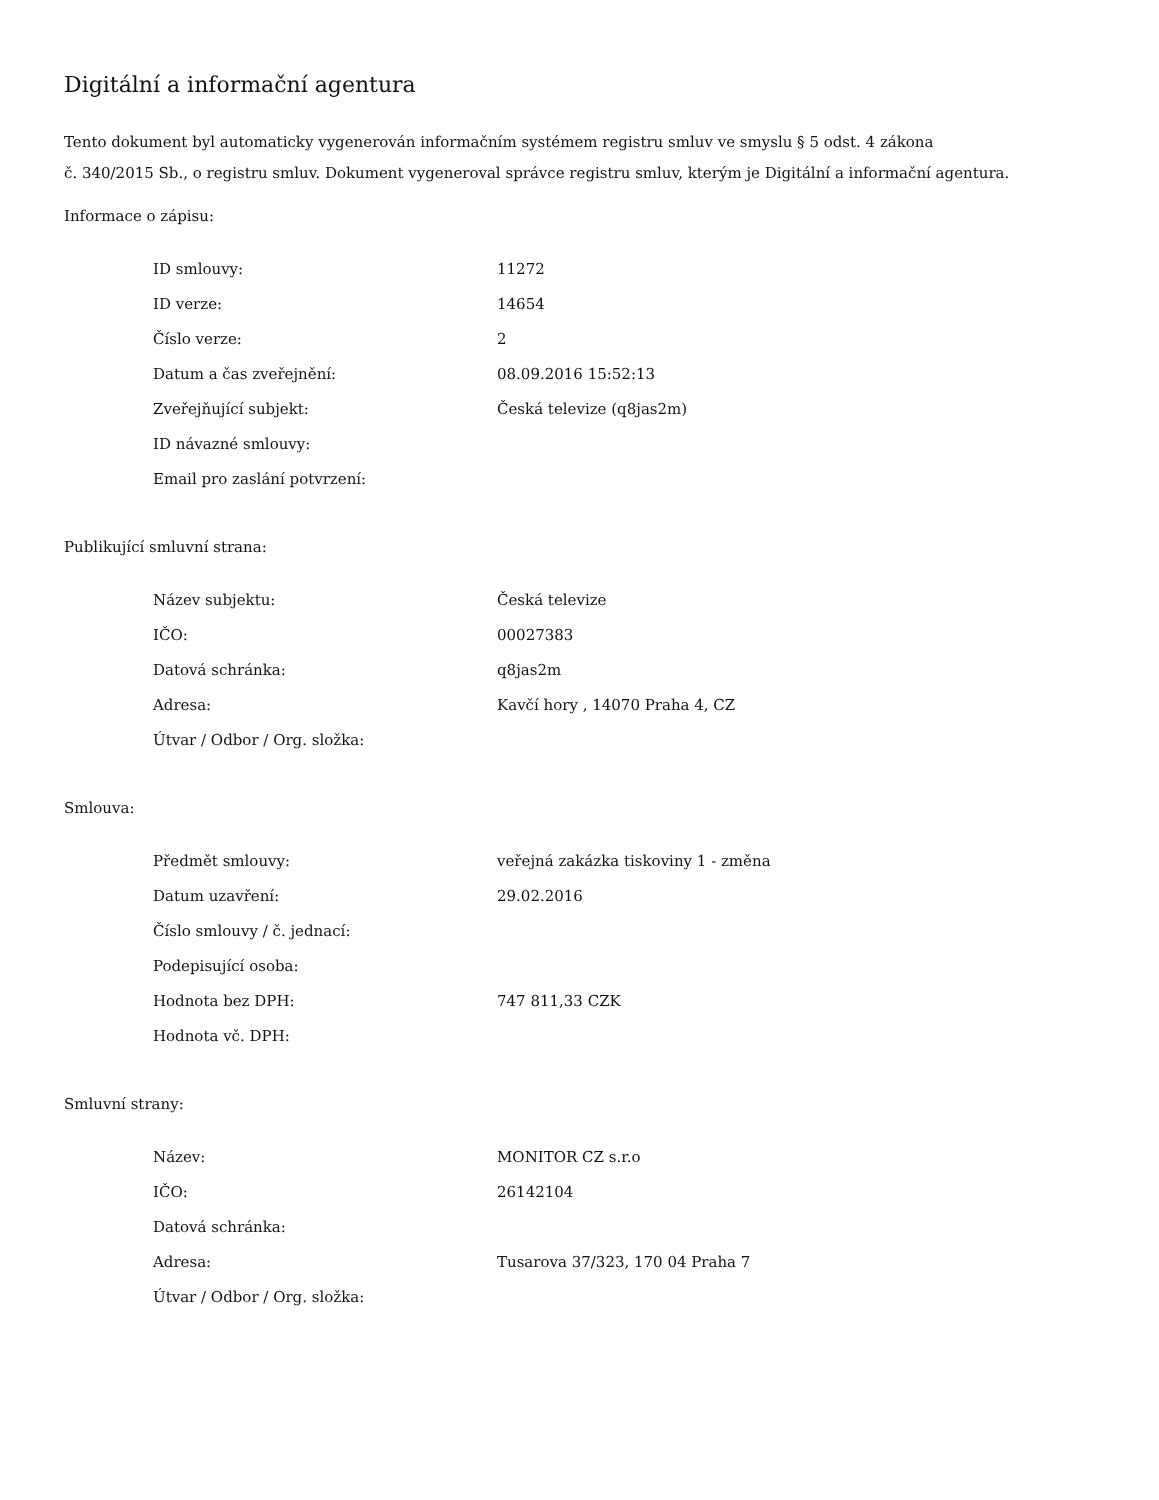Digitální a informační agentura
Tento dokument byl automaticky vygenerován informačním systémem registru smluv ve smyslu § 5 odst. 4 zákona
č. 340/2015 Sb., o registru smluv. Dokument vygeneroval správce registru smluv, kterým je Digitální a informační agentura.
Informace o zápisu:
| ID smlouvy: | 11272 |
| ID verze: | 14654 |
| Číslo verze: | 2 |
| Datum a čas zveřejnění: | 08.09.2016 15:52:13 |
| Zveřejňující subjekt: | Česká televize (q8jas2m) |
| ID návazné smlouvy: | |
| Email pro zaslání potvrzení: | |
Publikující smluvní strana:
| Název subjektu: | Česká televize |
| IČO: | 00027383 |
| Datová schránka: | q8jas2m |
| Adresa: | Kavčí hory , 14070 Praha 4, CZ |
| Útvar / Odbor / Org. složka: | |
Smlouva:
| Předmět smlouvy: | veřejná zakázka tiskoviny 1 - změna |
| Datum uzavření: | 29.02.2016 |
| Číslo smlouvy / č. jednací: | |
| Podepisující osoba: | |
| Hodnota bez DPH: | 747 811,33 CZK |
| Hodnota vč. DPH: | |
Smluvní strany:
| Název: | MONITOR CZ s.r.o |
| IČO: | 26142104 |
| Datová schránka: | |
| Adresa: | Tusarova 37/323, 170 04 Praha 7 |
| Útvar / Odbor / Org. složka: | |